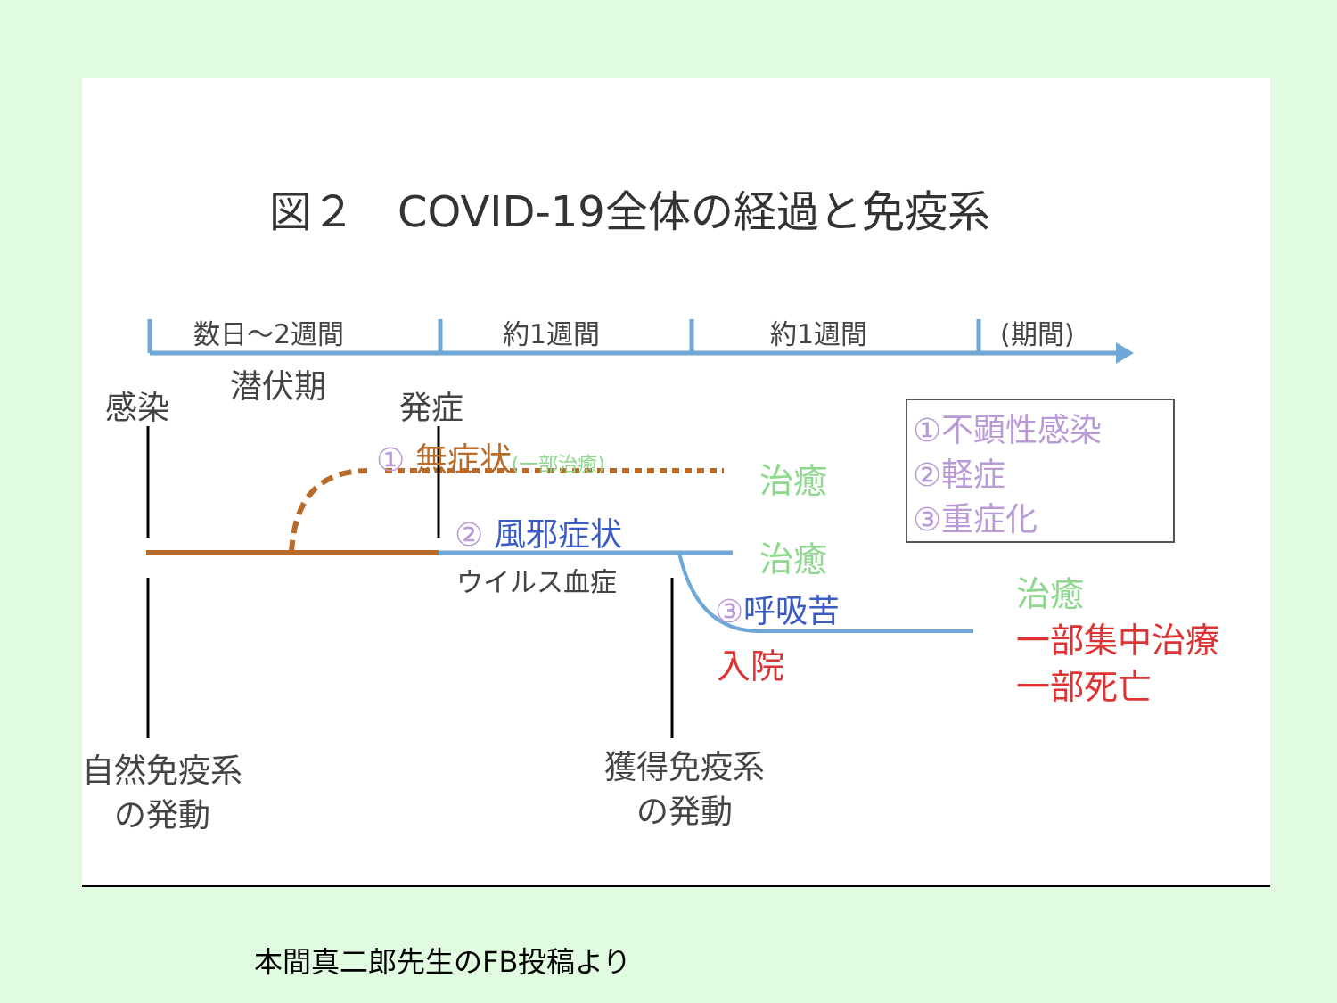図２　COVID-19全体の経過と免疫系
数日～2週間 約1週間 約1週間 (期間)
潜伏期
感染 発症
① 無症状(一部治癒)
治癒
①不顕性感染
②軽症
③重症化
② 風邪症状
治癒
ウイルス血症
③呼吸苦
入院
治癒
一部集中治療
一部死亡
自然免疫系
の発動
獲得免疫系
の発動
本間真二郎先生のFB投稿より